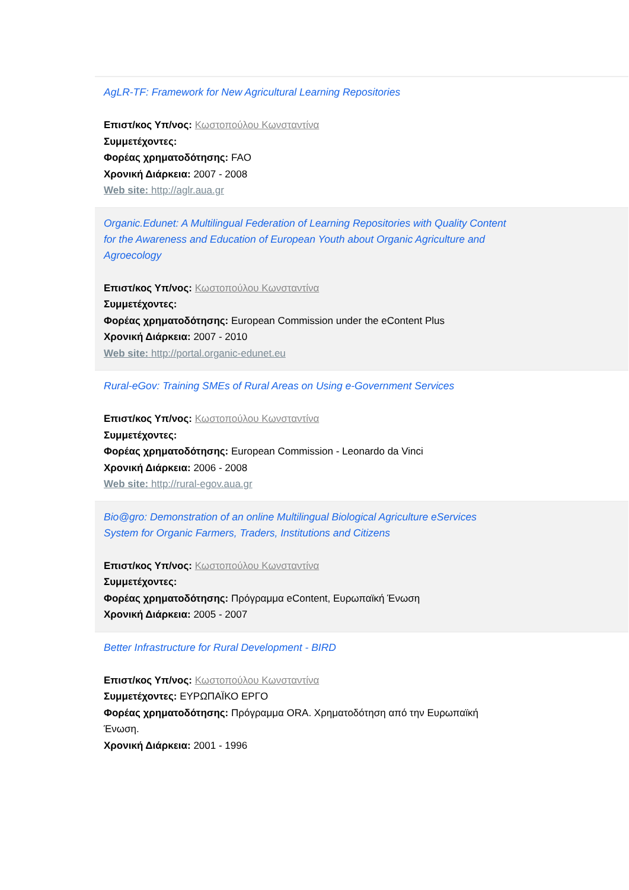AgLR-TF: Framework for New Agricultural Learning Repositories
Επιστ/κος Υπ/νος: Κωστοπούλου Κωνσταντίνα
Συμμετέχοντες:
Φορέας χρηματοδότησης: FAO
Χρονική Διάρκεια: 2007 - 2008
Web site: http://aglr.aua.gr
Organic.Edunet: A Multilingual Federation of Learning Repositories with Quality Content for the Awareness and Education of European Youth about Organic Agriculture and Agroecology
Επιστ/κος Υπ/νος: Κωστοπούλου Κωνσταντίνα
Συμμετέχοντες:
Φορέας χρηματοδότησης: European Commission under the eContent Plus
Χρονική Διάρκεια: 2007 - 2010
Web site: http://portal.organic-edunet.eu
Rural-eGov: Training SMEs of Rural Areas on Using e-Government Services
Επιστ/κος Υπ/νος: Κωστοπούλου Κωνσταντίνα
Συμμετέχοντες:
Φορέας χρηματοδότησης: European Commission - Leonardo da Vinci
Χρονική Διάρκεια: 2006 - 2008
Web site: http://rural-egov.aua.gr
Bio@gro: Demonstration of an online Multilingual Biological Agriculture eServices System for Organic Farmers, Traders, Institutions and Citizens
Επιστ/κος Υπ/νος: Κωστοπούλου Κωνσταντίνα
Συμμετέχοντες:
Φορέας χρηματοδότησης: Πρόγραμμα eContent, Ευρωπαϊκή Ένωση
Χρονική Διάρκεια: 2005 - 2007
Better Infrastructure for Rural Development - BIRD
Επιστ/κος Υπ/νος: Κωστοπούλου Κωνσταντίνα
Συμμετέχοντες: ΕΥΡΩΠΑΪΚΟ ΕΡΓΟ
Φορέας χρηματοδότησης: Πρόγραμμα ORA. Χρηματοδότηση από την Ευρωπαϊκή Ένωση.
Χρονική Διάρκεια: 2001 - 1996